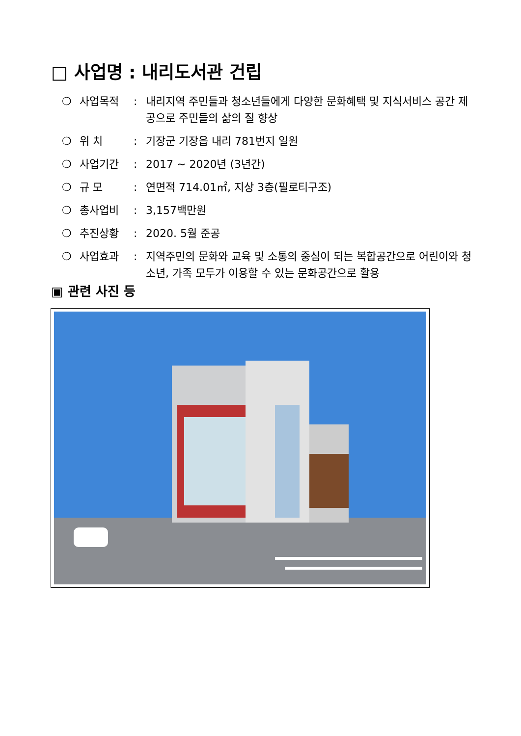□ 사업명 : 내리도서관 건립
❍ 사업목적: 내리지역 주민들과 청소년들에게 다양한 문화혜택 및 지식서비스 공간 제공으로 주민들의 삶의 질 향상
❍ 위 치: 기장군 기장읍 내리 781번지 일원
❍ 사업기간: 2017 ~ 2020년 (3년간)
❍ 규 모: 연면적 714.01㎡, 지상 3층(필로티구조)
❍ 총사업비: 3,157백만원
❍ 추진상황: 2020. 5월 준공
❍ 사업효과: 지역주민의 문화와 교육 및 소통의 중심이 되는 복합공간으로 어린이와 청소년, 가족 모두가 이용할 수 있는 문화공간으로 활용
▣ 관련 사진 등